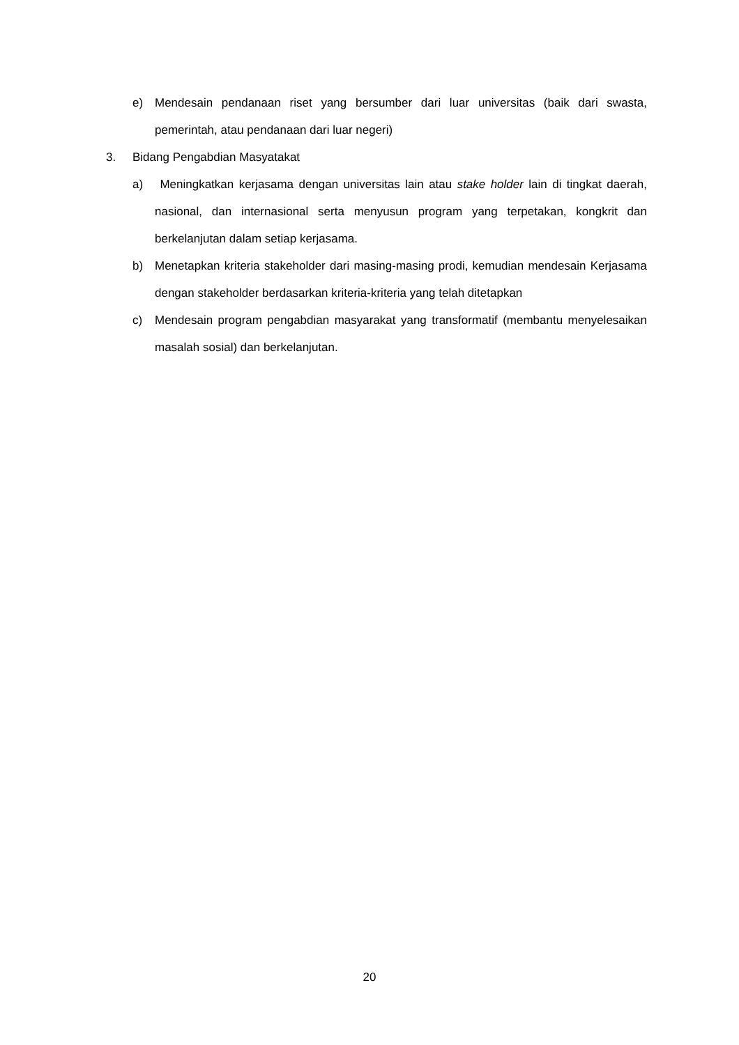e) Mendesain pendanaan riset yang bersumber dari luar universitas (baik dari swasta, pemerintah, atau pendanaan dari luar negeri)
3. Bidang Pengabdian Masyatakat
a) Meningkatkan kerjasama dengan universitas lain atau stake holder lain di tingkat daerah, nasional, dan internasional serta menyusun program yang terpetakan, kongkrit dan berkelanjutan dalam setiap kerjasama.
b) Menetapkan kriteria stakeholder dari masing-masing prodi, kemudian mendesain Kerjasama dengan stakeholder berdasarkan kriteria-kriteria yang telah ditetapkan
c) Mendesain program pengabdian masyarakat yang transformatif (membantu menyelesaikan masalah sosial) dan berkelanjutan.
20